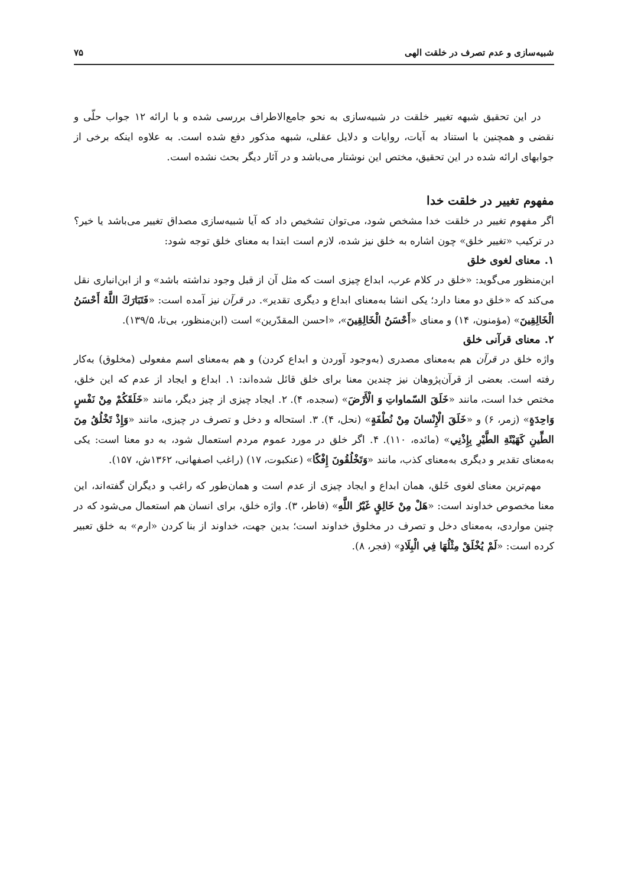شبیه‌سازی و عدم تصرف در خلقت الهی ۷۵
در این تحقیق شبهه تغییر خلقت در شبیه‌سازی به نحو جامع‌الاطراف بررسی شده و با ارائه ۱۲ جواب حلّی و نقضی و همچنین با استناد به آیات، روایات و دلایل عقلی، شبهه مذکور دفع شده است. به علاوه اینکه برخی از جوابهای ارائه شده در این تحقیق، مختص این نوشتار می‌باشد و در آثار دیگر بحث نشده است.
مفهوم تغییر در خلقت خدا
اگر مفهوم تغییر در خلقت خدا مشخص شود، می‌توان تشخیص داد که آیا شبیه‌سازی مصداق تغییر می‌باشد یا خیر؟ در ترکیب «تغییر خلق» چون اشاره به خلق نیز شده، لازم است ابتدا به معنای خلق توجه شود:
۱. معنای لغوی خلق
ابن‌منظور می‌گوید: «خلق در کلام عرب، ابداع چیزی است که مثل آن از قبل وجود نداشته باشد» و از ابن‌انباری نقل می‌کند که «خلق دو معنا دارد؛ یکی انشا به‌معنای ابداع و دیگری تقدیر». در قرآن نیز آمده است: «فَتَبَارَكَ اللَّهُ أَحْسَنُ الْخَالِقِينَ» (مؤمنون، ۱۴) و معنای «أَحْسَنُ الْخَالِقِينَ»، «احسن المقدّرین» است (ابن‌منظور، بی‌تا، ۱۳۹/۵).
۲. معنای قرآنی خلق
واژه خلق در قرآن هم به‌معنای مصدری (به‌وجود آوردن و ابداع کردن) و هم به‌معنای اسم مفعولی (مخلوق) به‌کار رفته است. بعضی از قرآن‌پژوهان نیز چندین معنا برای خلق قائل شده‌اند: ۱. ابداع و ایجاد از عدم که این خلق، مختص خدا است، مانند «خَلَقَ السّماواتِ وَ الْأَرْضَ» (سجده، ۴). ۲. ایجاد چیزی از چیز دیگر، مانند «خَلَقَكُمْ مِنْ نَفْسٍ وَاحِدَةٍ» (زمر، ۶) و «خَلَقَ الْإِنْسانَ مِنْ نُطْفَةٍ» (نحل، ۴). ۳. استحاله و دخل و تصرف در چیزی، مانند «وَإِذْ تَخْلُقُ مِنَ الطِّينِ كَهَيْئَةِ الطَّيْرِ بِإِذْنِي» (مائده، ۱۱۰). ۴. اگر خلق در مورد عموم مردم استعمال شود، به دو معنا است: یکی به‌معنای تقدیر و دیگری به‌معنای کذب، مانند «وَتَخْلُقُونَ إِفْكًا» (عنکبوت، ۱۷) (راغب اصفهانی، ۱۳۶۲ش، ۱۵۷).
مهم‌ترین معنای لغوی خَلق، همان ابداع و ایجاد چیزی از عدم است و همان‌طور که راغب و دیگران گفته‌اند، این معنا مخصوص خداوند است: «هَلْ مِنْ خَالِقٍ غَيْرُ اللَّهِ» (فاطر، ۳). واژه خلق، برای انسان هم استعمال می‌شود که در چنین مواردی، به‌معنای دخل و تصرف در مخلوق خداوند است؛ بدین جهت، خداوند از بنا کردن «ارم» به خلق تعبیر کرده است: «لَمْ يُخْلَقْ مِثْلُهَا فِي الْبِلَادِ» (فجر، ۸).